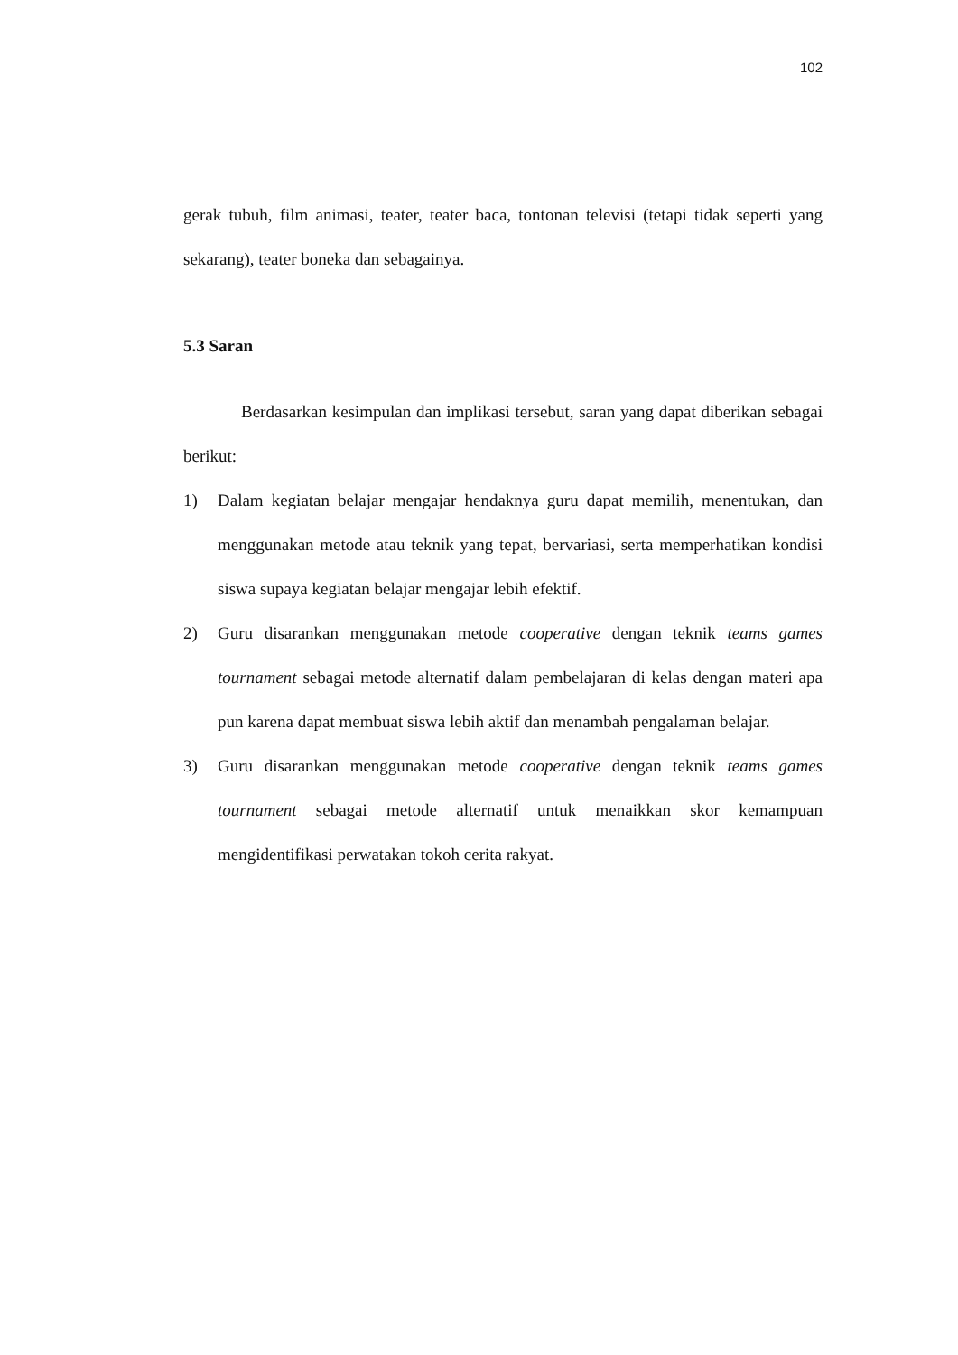102
gerak tubuh, film animasi, teater, teater baca, tontonan televisi (tetapi tidak seperti yang sekarang), teater boneka dan sebagainya.
5.3 Saran
Berdasarkan kesimpulan dan implikasi tersebut, saran yang dapat diberikan sebagai berikut:
1) Dalam kegiatan belajar mengajar hendaknya guru dapat memilih, menentukan, dan menggunakan metode atau teknik yang tepat, bervariasi, serta memperhatikan kondisi siswa supaya kegiatan belajar mengajar lebih efektif.
2) Guru disarankan menggunakan metode cooperative dengan teknik teams games tournament sebagai metode alternatif dalam pembelajaran di kelas dengan materi apa pun karena dapat membuat siswa lebih aktif dan menambah pengalaman belajar.
3) Guru disarankan menggunakan metode cooperative dengan teknik teams games tournament sebagai metode alternatif untuk menaikkan skor kemampuan mengidentifikasi perwatakan tokoh cerita rakyat.